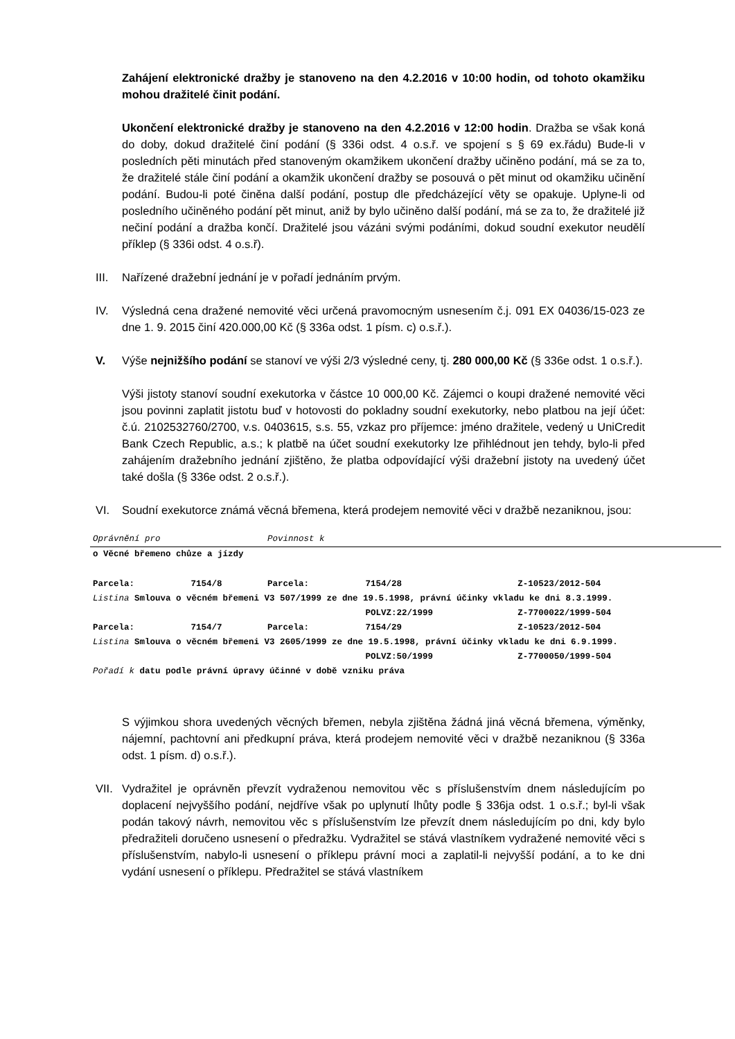Zahájení elektronické dražby je stanoveno na den 4.2.2016 v 10:00 hodin, od tohoto okamžiku mohou dražitelé činit podání.
Ukončení elektronické dražby je stanoveno na den 4.2.2016 v 12:00 hodin. Dražba se však koná do doby, dokud dražitelé činí podání (§ 336i odst. 4 o.s.ř. ve spojení s § 69 ex.řádu) Bude-li v posledních pěti minutách před stanoveným okamžikem ukončení dražby učiněno podání, má se za to, že dražitelé stále činí podání a okamžik ukončení dražby se posouvá o pět minut od okamžiku učinění podání. Budou-li poté činěna další podání, postup dle předcházející věty se opakuje. Uplyne-li od posledního učiněného podání pět minut, aniž by bylo učiněno další podání, má se za to, že dražitelé již nečiní podání a dražba končí. Dražitelé jsou vázáni svými podáními, dokud soudní exekutor neudělí příklep (§ 336i odst. 4 o.s.ř).
III. Nařízené dražební jednání je v pořadí jednáním prvým.
IV. Výsledná cena dražené nemovité věci určená pravomocným usnesením č.j. 091 EX 04036/15-023 ze dne 1. 9. 2015 činí 420.000,00 Kč (§ 336a odst. 1 písm. c) o.s.ř.).
V. Výše nejnižšího podání se stanoví ve výši 2/3 výsledné ceny, tj. 280 000,00 Kč (§ 336e odst. 1 o.s.ř.).
Výši jistoty stanoví soudní exekutorka v částce 10 000,00 Kč. Zájemci o koupi dražené nemovité věci jsou povinni zaplatit jistotu buď v hotovosti do pokladny soudní exekutorky, nebo platbou na její účet: č.ú. 2102532760/2700, v.s. 0403615, s.s. 55, vzkaz pro příjemce: jméno dražitele, vedený u UniCredit Bank Czech Republic, a.s.; k platbě na účet soudní exekutorky lze přihlédnout jen tehdy, bylo-li před zahájením dražebního jednání zjištěno, že platba odpovídající výši dražební jistoty na uvedený účet také došla (§ 336e odst. 2 o.s.ř.).
VI. Soudní exekutorce známá věcná břemena, která prodejem nemovité věci v dražbě nezaniknou, jsou:
| Oprávnění pro | | Povinnost k | | |
| o Věcné břemeno chůze a jízdy | | | | |
| Parcela: | 7154/8 | Parcela: | 7154/28 | Z-10523/2012-504 |
| Listina Smlouva o věcném břemeni V3 507/1999 ze dne 19.5.1998, právní účinky vkladu ke dni 8.3.1999. | | | | |
| | | | POLVZ:22/1999 | Z-7700022/1999-504 |
| Parcela: | 7154/7 | Parcela: | 7154/29 | Z-10523/2012-504 |
| Listina Smlouva o věcném břemeni V3 2605/1999 ze dne 19.5.1998, právní účinky vkladu ke dni 6.9.1999. | | | | |
| | | | POLVZ:50/1999 | Z-7700050/1999-504 |
| Pořadí k datu podle právní úpravy účinné v době vzniku práva | | | | |
S výjimkou shora uvedených věcných břemen, nebyla zjištěna žádná jiná věcná břemena, výměnky, nájemní, pachtovní ani předkupní práva, která prodejem nemovité věci v dražbě nezaniknou (§ 336a odst. 1 písm. d) o.s.ř.).
VII. Vydražitel je oprávněn převzít vydraženou nemovitou věc s příslušenstvím dnem následujícím po doplacení nejvyššího podání, nejdříve však po uplynutí lhůty podle § 336ja odst. 1 o.s.ř.; byl-li však podán takový návrh, nemovitou věc s příslušenstvím lze převzít dnem následujícím po dni, kdy bylo předražiteli doručeno usnesení o předražku. Vydražitel se stává vlastníkem vydražené nemovité věci s příslušenstvím, nabylo-li usnesení o příklepu právní moci a zaplatil-li nejvyšší podání, a to ke dni vydání usnesení o příklepu. Předražitel se stává vlastníkem